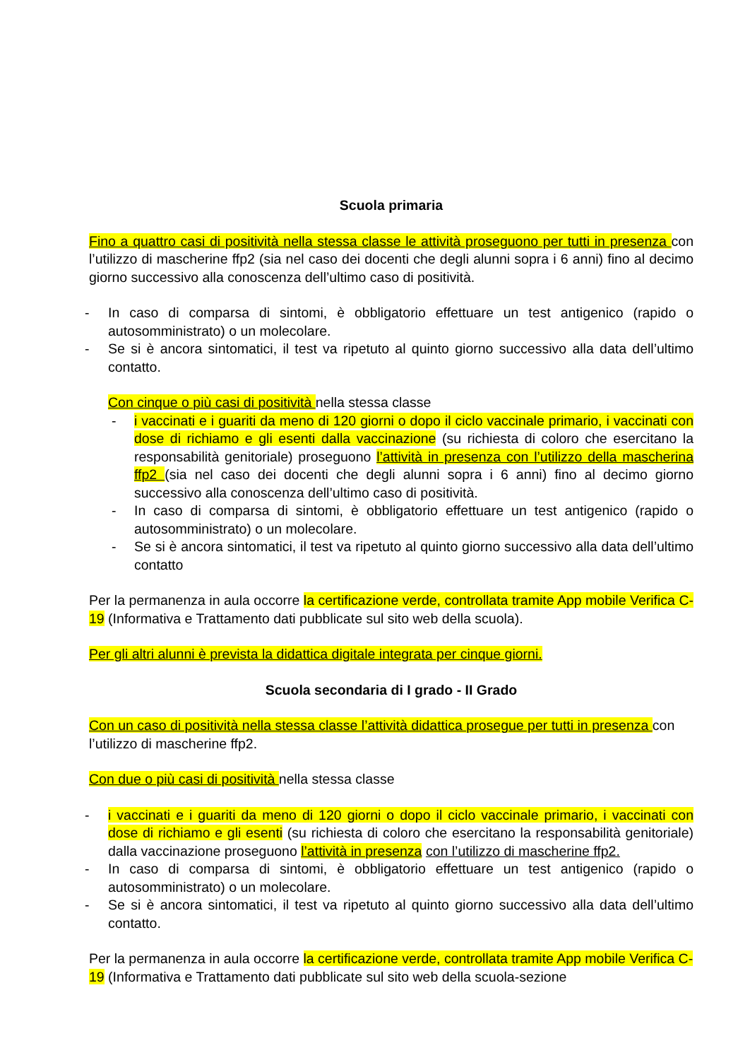Scuola primaria
Fino a quattro casi di positività nella stessa classe le attività proseguono per tutti in presenza con l’utilizzo di mascherine ffp2 (sia nel caso dei docenti che degli alunni sopra i 6 anni) fino al decimo giorno successivo alla conoscenza dell’ultimo caso di positività.
- In caso di comparsa di sintomi, è obbligatorio effettuare un test antigenico (rapido o autosomministrato) o un molecolare.
- Se si è ancora sintomatici, il test va ripetuto al quinto giorno successivo alla data dell’ultimo contatto.
Con cinque o più casi di positività nella stessa classe
- i vaccinati e i guariti da meno di 120 giorni o dopo il ciclo vaccinale primario, i vaccinati con dose di richiamo e gli esenti dalla vaccinazione (su richiesta di coloro che esercitano la responsabilità genitoriale) proseguono l’attività in presenza con l’utilizzo della mascherina ffp2 (sia nel caso dei docenti che degli alunni sopra i 6 anni) fino al decimo giorno successivo alla conoscenza dell’ultimo caso di positività.
- In caso di comparsa di sintomi, è obbligatorio effettuare un test antigenico (rapido o autosomministrato) o un molecolare.
- Se si è ancora sintomatici, il test va ripetuto al quinto giorno successivo alla data dell’ultimo contatto
Per la permanenza in aula occorre la certificazione verde, controllata tramite App mobile Verifica C-19 (Informativa e Trattamento dati pubblicate sul sito web della scuola).
Per gli altri alunni è prevista la didattica digitale integrata per cinque giorni.
Scuola secondaria di I grado - II Grado
Con un caso di positività nella stessa classe l’attività didattica prosegue per tutti in presenza con l’utilizzo di mascherine ffp2.
Con due o più casi di positività nella stessa classe
- i vaccinati e i guariti da meno di 120 giorni o dopo il ciclo vaccinale primario, i vaccinati con dose di richiamo e gli esenti (su richiesta di coloro che esercitano la responsabilità genitoriale) dalla vaccinazione proseguono l’attività in presenza con l’utilizzo di mascherine ffp2.
- In caso di comparsa di sintomi, è obbligatorio effettuare un test antigenico (rapido o autosomministrato) o un molecolare.
- Se si è ancora sintomatici, il test va ripetuto al quinto giorno successivo alla data dell’ultimo contatto.
Per la permanenza in aula occorre la certificazione verde, controllata tramite App mobile Verifica C-19 (Informativa e Trattamento dati pubblicate sul sito web della scuola-sezione